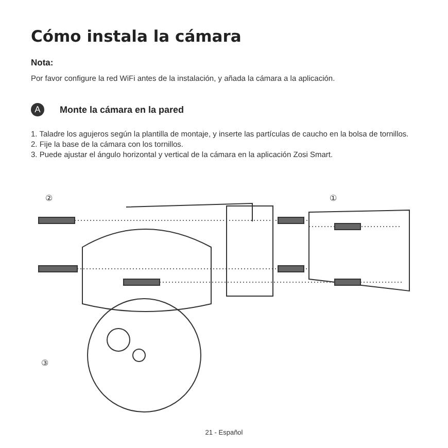Cómo instala la cámara
Nota:
Por favor configure la red WiFi antes de la instalación, y añada la cámara a la aplicación.
A
Monte la cámara en la pared
1. Taladre los agujeros según la plantilla de montaje, y inserte las partículas de caucho en la bolsa de tornillos.
2. Fije la base de la cámara con los tornillos.
3. Puede ajustar el ángulo horizontal y vertical de la cámara en la aplicación Zosi Smart.
②
①
③
21 - Español